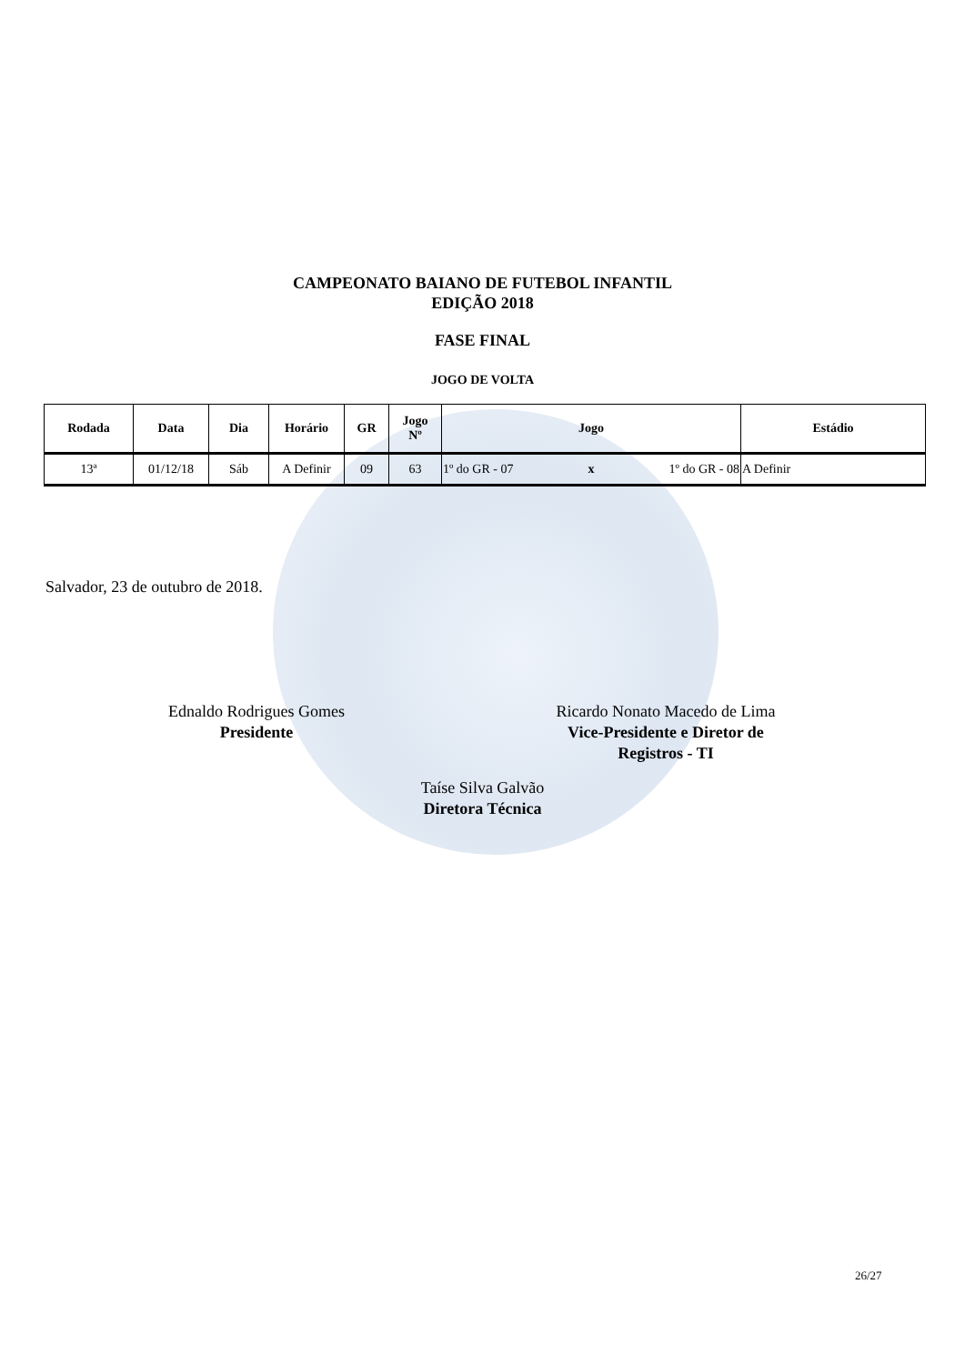CAMPEONATO BAIANO DE FUTEBOL INFANTIL
EDIÇÃO 2018
FASE FINAL
JOGO DE VOLTA
| Rodada | Data | Dia | Horário | GR | Jogo Nº | Jogo | | | Estádio |
| --- | --- | --- | --- | --- | --- | --- | --- | --- | --- |
| 13ª | 01/12/18 | Sáb | A Definir | 09 | 63 | 1º do GR - 07 | x | 1º do GR - 08 | A Definir |
Salvador, 23 de outubro de 2018.
Ednaldo Rodrigues Gomes
Presidente
Ricardo Nonato Macedo de Lima
Vice-Presidente e Diretor de
Registros - TI
Taíse Silva Galvão
Diretora Técnica
26/27